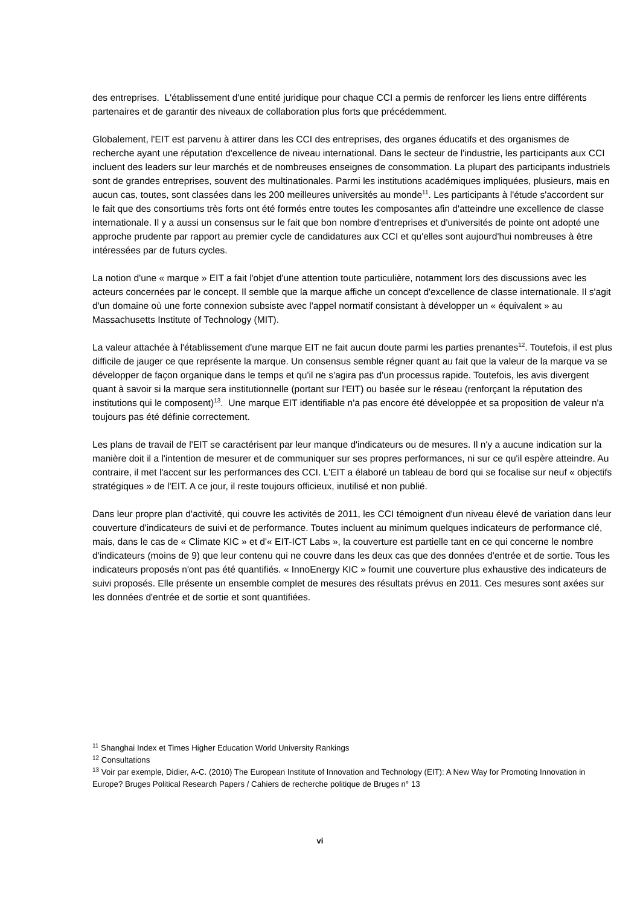des entreprises. L'établissement d'une entité juridique pour chaque CCI a permis de renforcer les liens entre différents partenaires et de garantir des niveaux de collaboration plus forts que précédemment.
Globalement, l'EIT est parvenu à attirer dans les CCI des entreprises, des organes éducatifs et des organismes de recherche ayant une réputation d'excellence de niveau international. Dans le secteur de l'industrie, les participants aux CCI incluent des leaders sur leur marchés et de nombreuses enseignes de consommation. La plupart des participants industriels sont de grandes entreprises, souvent des multinationales. Parmi les institutions académiques impliquées, plusieurs, mais en aucun cas, toutes, sont classées dans les 200 meilleures universités au monde<sup>11</sup>. Les participants à l'étude s'accordent sur le fait que des consortiums très forts ont été formés entre toutes les composantes afin d'atteindre une excellence de classe internationale. Il y a aussi un consensus sur le fait que bon nombre d'entreprises et d'universités de pointe ont adopté une approche prudente par rapport au premier cycle de candidatures aux CCI et qu'elles sont aujourd'hui nombreuses à être intéressées par de futurs cycles.
La notion d'une « marque » EIT a fait l'objet d'une attention toute particulière, notamment lors des discussions avec les acteurs concernées par le concept. Il semble que la marque affiche un concept d'excellence de classe internationale. Il s'agit d'un domaine où une forte connexion subsiste avec l'appel normatif consistant à développer un « équivalent » au Massachusetts Institute of Technology (MIT).
La valeur attachée à l'établissement d'une marque EIT ne fait aucun doute parmi les parties prenantes<sup>12</sup>. Toutefois, il est plus difficile de jauger ce que représente la marque. Un consensus semble régner quant au fait que la valeur de la marque va se développer de façon organique dans le temps et qu'il ne s'agira pas d'un processus rapide. Toutefois, les avis divergent quant à savoir si la marque sera institutionnelle (portant sur l'EIT) ou basée sur le réseau (renforçant la réputation des institutions qui le composent)<sup>13</sup>. Une marque EIT identifiable n'a pas encore été développée et sa proposition de valeur n'a toujours pas été définie correctement.
Les plans de travail de l'EIT se caractérisent par leur manque d'indicateurs ou de mesures. Il n'y a aucune indication sur la manière doit il a l'intention de mesurer et de communiquer sur ses propres performances, ni sur ce qu'il espère atteindre. Au contraire, il met l'accent sur les performances des CCI. L'EIT a élaboré un tableau de bord qui se focalise sur neuf « objectifs stratégiques » de l'EIT. A ce jour, il reste toujours officieux, inutilisé et non publié.
Dans leur propre plan d'activité, qui couvre les activités de 2011, les CCI témoignent d'un niveau élevé de variation dans leur couverture d'indicateurs de suivi et de performance. Toutes incluent au minimum quelques indicateurs de performance clé, mais, dans le cas de « Climate KIC » et d'« EIT-ICT Labs », la couverture est partielle tant en ce qui concerne le nombre d'indicateurs (moins de 9) que leur contenu qui ne couvre dans les deux cas que des données d'entrée et de sortie. Tous les indicateurs proposés n'ont pas été quantifiés. « InnoEnergy KIC » fournit une couverture plus exhaustive des indicateurs de suivi proposés. Elle présente un ensemble complet de mesures des résultats prévus en 2011. Ces mesures sont axées sur les données d'entrée et de sortie et sont quantifiées.
<sup>11</sup> Shanghai Index et Times Higher Education World University Rankings
<sup>12</sup> Consultations
<sup>13</sup> Voir par exemple, Didier, A-C. (2010) The European Institute of Innovation and Technology (EIT): A New Way for Promoting Innovation in Europe? Bruges Political Research Papers / Cahiers de recherche politique de Bruges n° 13
vi